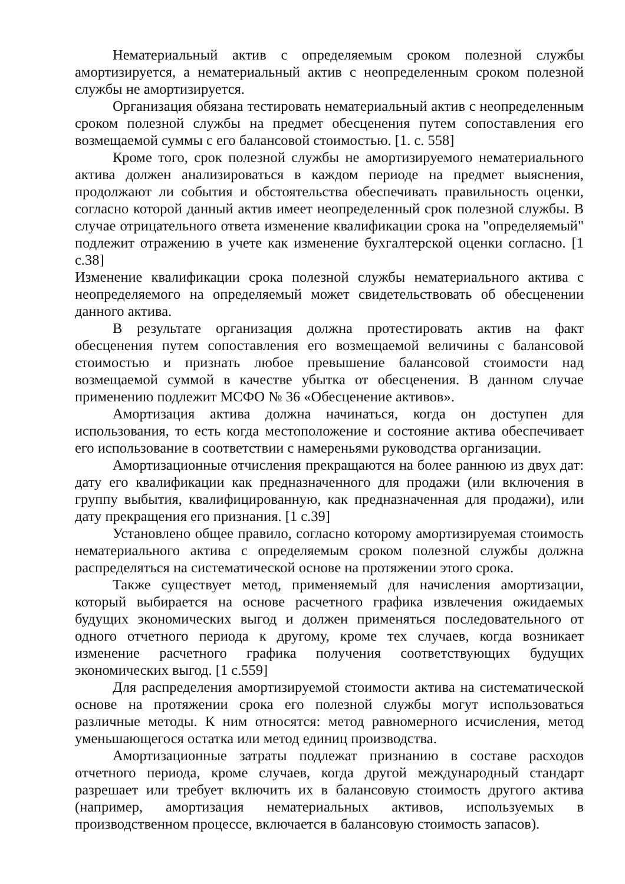Нематериальный актив с определяемым сроком полезной службы амортизируется, а нематериальный актив с неопределенным сроком полезной службы не амортизируется.
Организация обязана тестировать нематериальный актив с неопределенным сроком полезной службы на предмет обесценения путем сопоставления его возмещаемой суммы с его балансовой стоимостью. [1. с. 558]
Кроме того, срок полезной службы не амортизируемого нематериального актива должен анализироваться в каждом периоде на предмет выяснения, продолжают ли события и обстоятельства обеспечивать правильность оценки, согласно которой данный актив имеет неопределенный срок полезной службы. В случае отрицательного ответа изменение квалификации срока на "определяемый" подлежит отражению в учете как изменение бухгалтерской оценки согласно. [1 с.38]
Изменение квалификации срока полезной службы нематериального актива с неопределяемого на определяемый может свидетельствовать об обесценении данного актива.
В результате организация должна протестировать актив на факт обесценения путем сопоставления его возмещаемой величины с балансовой стоимостью и признать любое превышение балансовой стоимости над возмещаемой суммой в качестве убытка от обесценения. В данном случае применению подлежит МСФО № 36 «Обесценение активов».
Амортизация актива должна начинаться, когда он доступен для использования, то есть когда местоположение и состояние актива обеспечивает его использование в соответствии с намереньями руководства организации.
Амортизационные отчисления прекращаются на более раннюю из двух дат: дату его квалификации как предназначенного для продажи (или включения в группу выбытия, квалифицированную, как предназначенная для продажи), или дату прекращения его признания. [1 с.39]
Установлено общее правило, согласно которому амортизируемая стоимость нематериального актива с определяемым сроком полезной службы должна распределяться на систематической основе на протяжении этого срока.
Также существует метод, применяемый для начисления амортизации, который выбирается на основе расчетного графика извлечения ожидаемых будущих экономических выгод и должен применяться последовательного от одного отчетного периода к другому, кроме тех случаев, когда возникает изменение расчетного графика получения соответствующих будущих экономических выгод. [1 с.559]
Для распределения амортизируемой стоимости актива на систематической основе на протяжении срока его полезной службы могут использоваться различные методы. К ним относятся: метод равномерного исчисления, метод уменьшающегося остатка или метод единиц производства.
Амортизационные затраты подлежат признанию в составе расходов отчетного периода, кроме случаев, когда другой международный стандарт разрешает или требует включить их в балансовую стоимость другого актива (например, амортизация нематериальных активов, используемых в производственном процессе, включается в балансовую стоимость запасов).